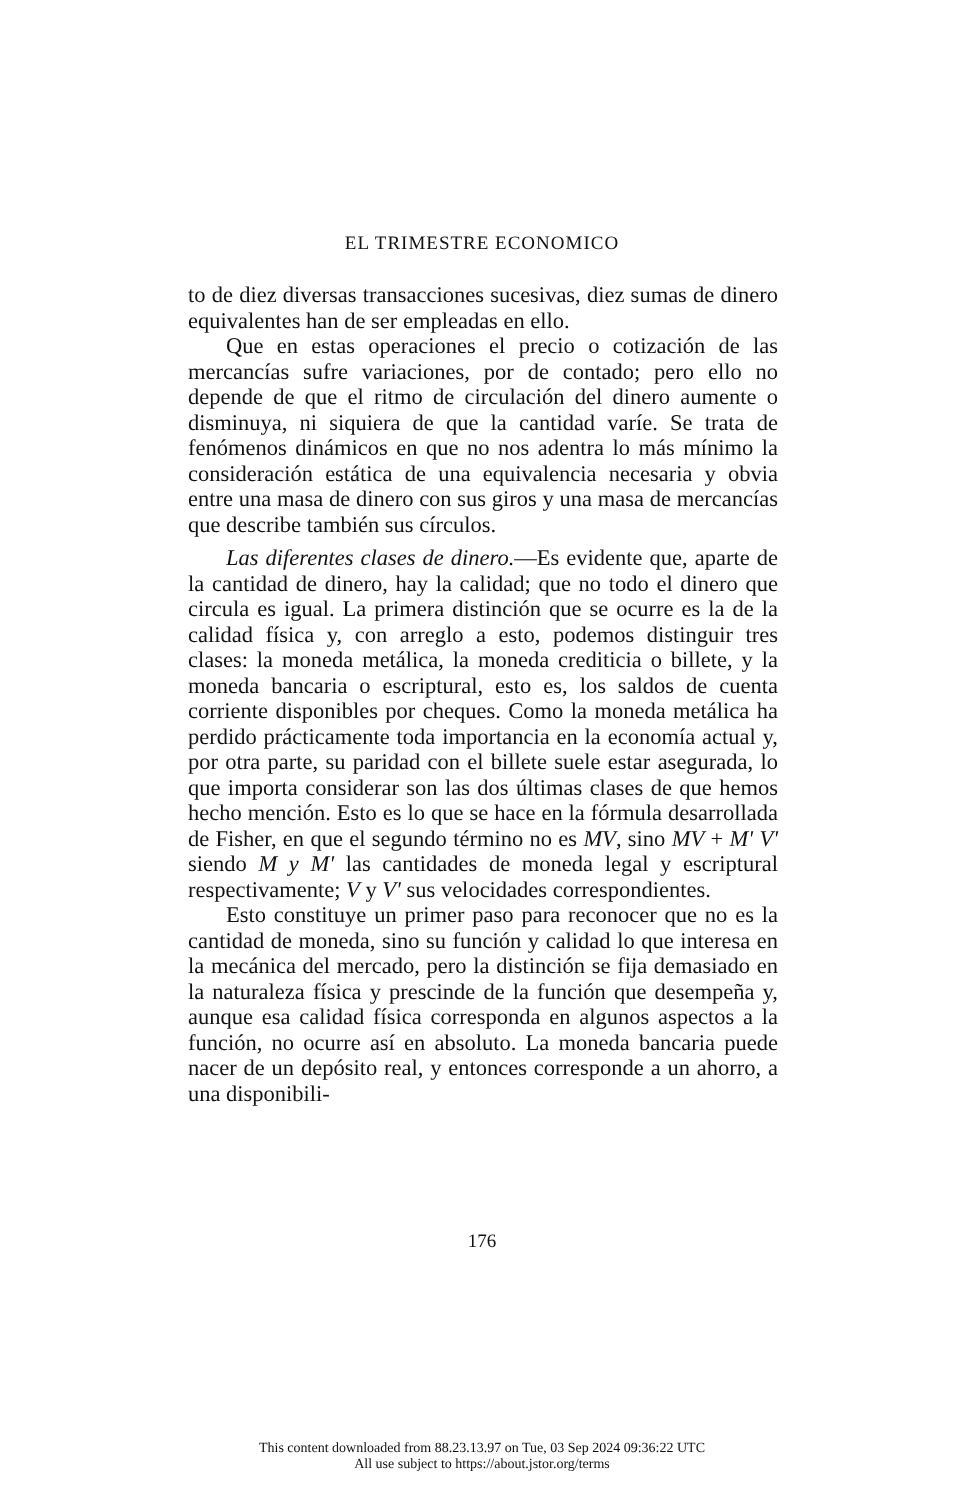EL TRIMESTRE ECONOMICO
to de diez diversas transacciones sucesivas, diez sumas de dinero equivalentes han de ser empleadas en ello.
Que en estas operaciones el precio o cotización de las mercancías sufre variaciones, por de contado; pero ello no depende de que el ritmo de circulación del dinero aumente o disminuya, ni siquiera de que la cantidad varíe. Se trata de fenómenos dinámicos en que no nos adentra lo más mínimo la consideración estática de una equivalencia necesaria y obvia entre una masa de dinero con sus giros y una masa de mercancías que describe también sus círculos.
Las diferentes clases de dinero.—Es evidente que, aparte de la cantidad de dinero, hay la calidad; que no todo el dinero que circula es igual. La primera distinción que se ocurre es la de la calidad física y, con arreglo a esto, podemos distinguir tres clases: la moneda metálica, la moneda crediticia o billete, y la moneda bancaria o escriptural, esto es, los saldos de cuenta corriente disponibles por cheques. Como la moneda metálica ha perdido prácticamente toda importancia en la economía actual y, por otra parte, su paridad con el billete suele estar asegurada, lo que importa considerar son las dos últimas clases de que hemos hecho mención. Esto es lo que se hace en la fórmula desarrollada de Fisher, en que el segundo término no es MV, sino MV + M' V' siendo M y M' las cantidades de moneda legal y escriptural respectivamente; V y V' sus velocidades correspondientes.
Esto constituye un primer paso para reconocer que no es la cantidad de moneda, sino su función y calidad lo que interesa en la mecánica del mercado, pero la distinción se fija demasiado en la naturaleza física y prescinde de la función que desempeña y, aunque esa calidad física corresponda en algunos aspectos a la función, no ocurre así en absoluto. La moneda bancaria puede nacer de un depósito real, y entonces corresponde a un ahorro, a una disponibili-
176
This content downloaded from 88.23.13.97 on Tue, 03 Sep 2024 09:36:22 UTC
All use subject to https://about.jstor.org/terms